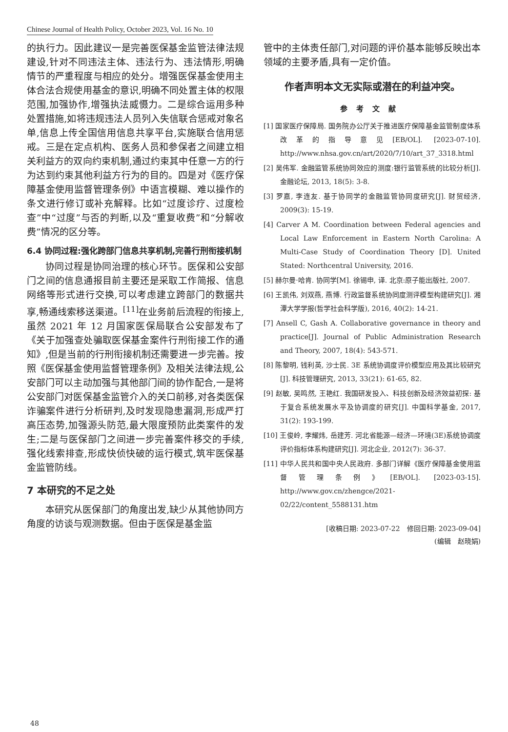Chinese Journal of Health Policy, October 2023, Vol. 16 No. 10
的执行力。因此建议一是完善医保基金监管法律法规建设,针对不同违法主体、违法行为、违法情形,明确情节的严重程度与相应的处分。增强医保基金使用主体合法合规使用基金的意识,明确不同处置主体的权限范围,加强协作,增强执法威慑力。二是综合运用多种处置措施,如将违规违法人员列入失信联合惩戒对象名单,信息上传全国信用信息共享平台,实施联合信用惩戒。三是在定点机构、医务人员和参保者之间建立相关利益方的双向约束机制,通过约束其中任意一方的行为达到约束其他利益方行为的目的。四是对《医疗保障基金使用监督管理条例》中语言模糊、难以操作的条文进行修订或补充解释。比如“过度诊疗、过度检查”中“过度”与否的判断,以及“重复收费”和“分解收费”情况的区分等。
6.4 协同过程:强化跨部门信息共享机制,完善行刑衔接机制
协同过程是协同治理的核心环节。医保和公安部门之间的信息通报目前主要还是采取工作简报、信息网络等形式进行交换,可以考虑建立跨部门的数据共享,畅通线索移送渠道。<sup>[11]</sup>在业务前后流程的衔接上,虽然 2021 年 12 月国家医保局联合公安部发布了《关于加强查处骗取医保基金案件行刑衔接工作的通知》,但是当前的行刑衔接机制还需要进一步完善。按照《医保基金使用监督管理条例》及相关法律法规,公安部门可以主动加强与其他部门间的协作配合,一是将公安部门对医保基金监管介入的关口前移,对各类医保诈骗案件进行分析研判,及时发现隐患漏洞,形成严打高压态势,加强源头防范,最大限度预防此类案件的发生;二是与医保部门之间进一步完善案件移交的手续,强化线索排查,形成快侦快破的运行模式,筑牢医保基金监管防线。
7 本研究的不足之处
本研究从医保部门的角度出发,缺少从其他协同方角度的访谈与观测数据。但由于医保是基金监
管中的主体责任部门,对问题的评价基本能够反映出本领域的主要矛盾,具有一定价值。
作者声明本文无实际或潜在的利益冲突。
参考文献
[1] 国家医疗保障局. 国务院办公厅关于推进医疗保障基金监管制度体系改革的指导意见[EB/OL]. [2023-07-10]. http://www.nhsa.gov.cn/art/2020/7/10/art_37_3318.html
[2] 吴伟军. 金融监管系统协同效应的测度:银行监管系统的比较分析[J]. 金融论坛, 2013, 18(5): 3-8.
[3] 罗嘉, 李连友. 基于协同学的金融监管协同度研究[J]. 财贸经济, 2009(3): 15-19.
[4] Carver A M. Coordination between Federal agencies and Local Law Enforcement in Eastern North Carolina: A Multi-Case Study of Coordination Theory [D]. United Stated: Northcentral University, 2016.
[5] 赫尔曼·哈肯. 协同学[M]. 徐锡申, 译. 北京:原子能出版社, 2007.
[6] 王凯伟, 刘双燕, 燕博. 行政监督系统协同度测评模型构建研究[J]. 湘潭大学学报(哲学社会科学版), 2016, 40(2): 14-21.
[7] Ansell C, Gash A. Collaborative governance in theory and practice[J]. Journal of Public Administration Research and Theory, 2007, 18(4): 543-571.
[8] 陈黎明, 钱利英, 沙士民. 3E 系统协调度评价模型应用及其比较研究[J]. 科技管理研究, 2013, 33(21): 61-65, 82.
[9] 赵敏, 吴鸣然, 王艳红. 我国研发投入、科技创新及经济效益初探: 基于复合系统发展水平及协调度的研究[J]. 中国科学基金, 2017, 31(2): 193-199.
[10] 王俊岭, 李耀炜, 岳建芳. 河北省能源—经济—环境(3E)系统协调度评价指标体系构建研究[J]. 河北企业, 2012(7): 36-37.
[11] 中华人民共和国中央人民政府. 多部门详解《医疗保障基金使用监督管理条例》[EB/OL]. [2023-03-15]. http://www.gov.cn/zhengce/2021-02/22/content_5588131.htm
[收稿日期: 2023-07-22　修回日期: 2023-09-04]
(编辑　赵晓娟)
48